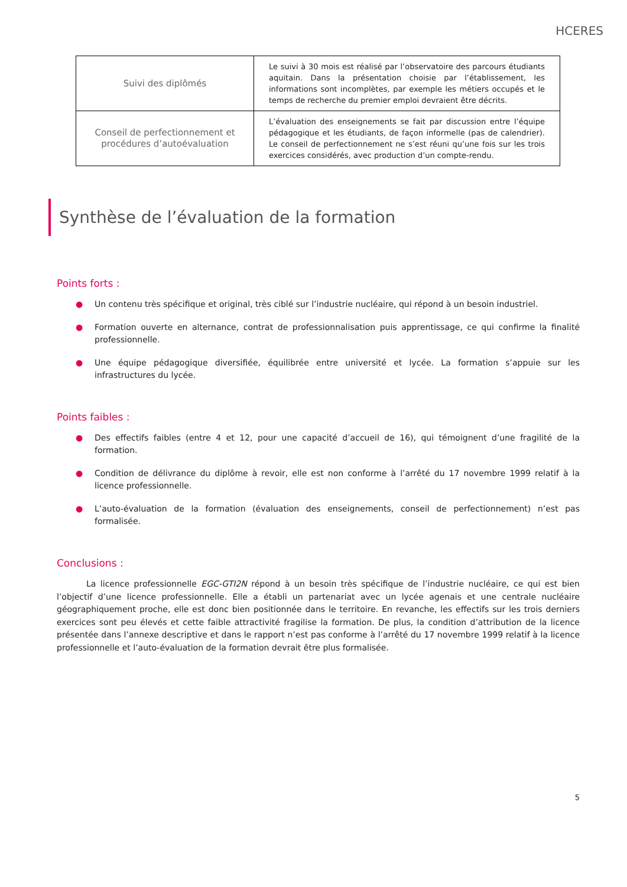HCERES
| Suivi des diplômés | Le suivi à 30 mois est réalisé par l’observatoire des parcours étudiants aquitain. Dans la présentation choisie par l’établissement, les informations sont incomplètes, par exemple les métiers occupés et le temps de recherche du premier emploi devraient être décrits. |
| Conseil de perfectionnement et procédures d’autoévaluation | L’évaluation des enseignements se fait par discussion entre l’équipe pédagogique et les étudiants, de façon informelle (pas de calendrier). Le conseil de perfectionnement ne s’est réuni qu’une fois sur les trois exercices considérés, avec production d’un compte-rendu. |
Synthèse de l’évaluation de la formation
Points forts :
● Un contenu très spécifique et original, très ciblé sur l’industrie nucléaire, qui répond à un besoin industriel.
● Formation ouverte en alternance, contrat de professionnalisation puis apprentissage, ce qui confirme la finalité professionnelle.
● Une équipe pédagogique diversifiée, équilibrée entre université et lycée. La formation s’appuie sur les infrastructures du lycée.
Points faibles :
● Des effectifs faibles (entre 4 et 12, pour une capacité d’accueil de 16), qui témoignent d’une fragilité de la formation.
● Condition de délivrance du diplôme à revoir, elle est non conforme à l’arrêté du 17 novembre 1999 relatif à la licence professionnelle.
● L’auto-évaluation de la formation (évaluation des enseignements, conseil de perfectionnement) n’est pas formalisée.
Conclusions :
La licence professionnelle EGC-GTI2N répond à un besoin très spécifique de l’industrie nucléaire, ce qui est bien l’objectif d’une licence professionnelle. Elle a établi un partenariat avec un lycée agenais et une centrale nucléaire géographiquement proche, elle est donc bien positionnée dans le territoire. En revanche, les effectifs sur les trois derniers exercices sont peu élevés et cette faible attractivité fragilise la formation. De plus, la condition d’attribution de la licence présentée dans l’annexe descriptive et dans le rapport n’est pas conforme à l’arrêté du 17 novembre 1999 relatif à la licence professionnelle et l’auto-évaluation de la formation devrait être plus formalisée.
5